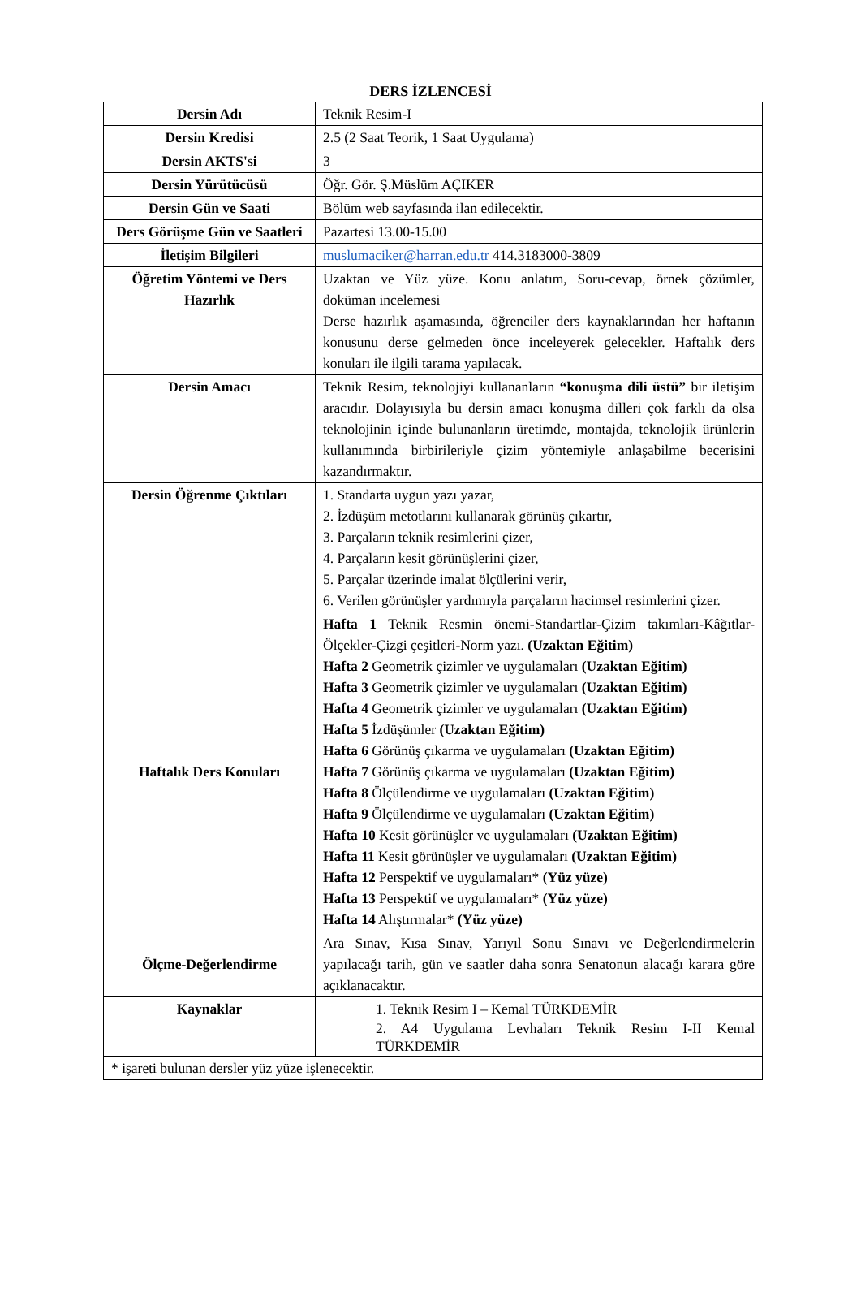DERS İZLENCESİ
| Dersin Adı | Teknik Resim-I |
| Dersin Kredisi | 2.5 (2 Saat Teorik, 1 Saat Uygulama) |
| Dersin AKTS'si | 3 |
| Dersin Yürütücüsü | Öğr. Gör. Ş.Müslüm AÇIKER |
| Dersin Gün ve Saati | Bölüm web sayfasında ilan edilecektir. |
| Ders Görüşme Gün ve Saatleri | Pazartesi 13.00-15.00 |
| İletişim Bilgileri | muslumaciker@harran.edu.tr 414.3183000-3809 |
| Öğretim Yöntemi ve Ders Hazırlık | Uzaktan ve Yüz yüze. Konu anlatım, Soru-cevap, örnek çözümler, doküman incelemesi Derse hazırlık aşamasında, öğrenciler ders kaynaklarından her haftanın konusunu derse gelmeden önce inceleyerek gelecekler. Haftalık ders konuları ile ilgili tarama yapılacak. |
| Dersin Amacı | Teknik Resim, teknolojiyi kullananların “konuşma dili üstü” bir iletişim aracıdır. Dolayısıyla bu dersin amacı konuşma dilleri çok farklı da olsa teknolojinin içinde bulunanların üretimde, montajda, teknolojik ürünlerin kullanımında birbirileriyle çizim yöntemiyle anlaşabilme becerisini kazandırmaktır. |
| Dersin Öğrenme Çıktıları | 1. Standarta uygun yazı yazar, 2. İzdüşüm metotlarını kullanarak görünüş çıkartır, 3. Parçaların teknik resimlerini çizer, 4. Parçaların kesit görünüşlerini çizer, 5. Parçalar üzerinde imalat ölçülerini verir, 6. Verilen görünüşler yardımıyla parçaların hacimsel resimlerini çizer. |
| Haftalık Ders Konuları | Hafta 1 Teknik Resmin önemi-Standartlar-Çizim takımları-Kâğıtlar-Ölçekler-Çizgi çeşitleri-Norm yazı. (Uzaktan Eğitim) Hafta 2 Geometrik çizimler ve uygulamaları (Uzaktan Eğitim) Hafta 3 Geometrik çizimler ve uygulamaları (Uzaktan Eğitim) Hafta 4 Geometrik çizimler ve uygulamaları (Uzaktan Eğitim) Hafta 5 İzdüşümler (Uzaktan Eğitim) Hafta 6 Görünüş çıkarma ve uygulamaları (Uzaktan Eğitim) Hafta 7 Görünüş çıkarma ve uygulamaları (Uzaktan Eğitim) Hafta 8 Ölçülendirme ve uygulamaları (Uzaktan Eğitim) Hafta 9 Ölçülendirme ve uygulamaları (Uzaktan Eğitim) Hafta 10 Kesit görünüşler ve uygulamaları (Uzaktan Eğitim) Hafta 11 Kesit görünüşler ve uygulamaları (Uzaktan Eğitim) Hafta 12 Perspektif ve uygulamaları* (Yüz yüze) Hafta 13 Perspektif ve uygulamaları* (Yüz yüze) Hafta 14 Alıştırmalar* (Yüz yüze) |
| Ölçme-Değerlendirme | Ara Sınav, Kısa Sınav, Yarıyıl Sonu Sınavı ve Değerlendirmelerin yapılacağı tarih, gün ve saatler daha sonra Senatonun alacağı karara göre açıklanacaktır. |
| Kaynaklar | 1. Teknik Resim I – Kemal TÜRKDEMİR 2. A4 Uygulama Levhaları Teknik Resim I-II Kemal TÜRKDEMİR |
| * işareti bulunan dersler yüz yüze işlenecektir. | |